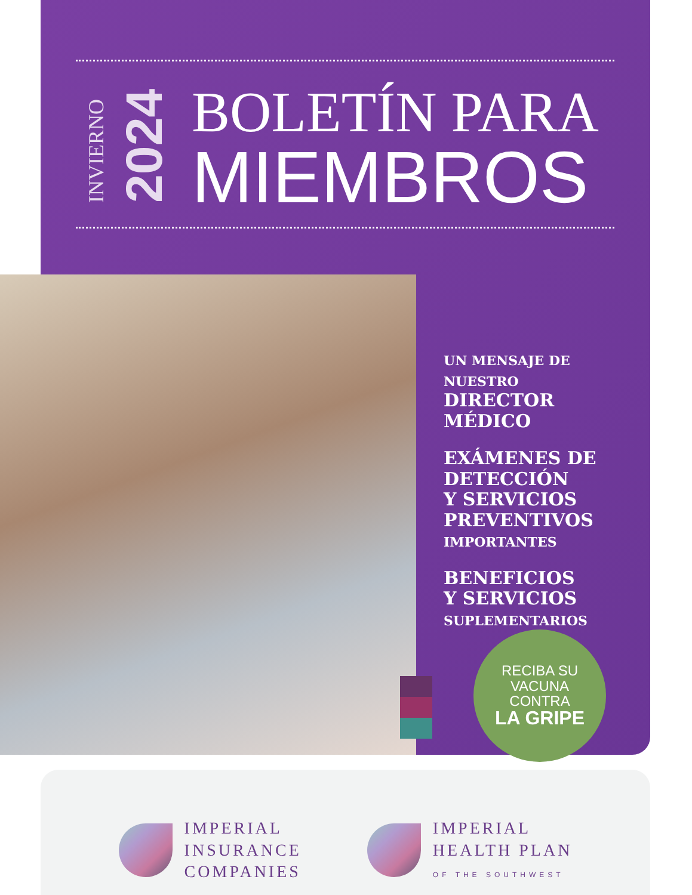INVIERNO
2024
BOLETÍN PARA
MIEMBROS
UN MENSAJE DE NUESTRO
DIRECTOR
MÉDICO
EXÁMENES DE
DETECCIÓN
Y SERVICIOS
PREVENTIVOS
IMPORTANTES
BENEFICIOS
Y SERVICIOS
SUPLEMENTARIOS
RECIBA SU
VACUNA
CONTRA
LA GRIPE
IMPERIAL
INSURANCE
COMPANIES
IMPERIAL
HEALTH PLAN
OF THE SOUTHWEST